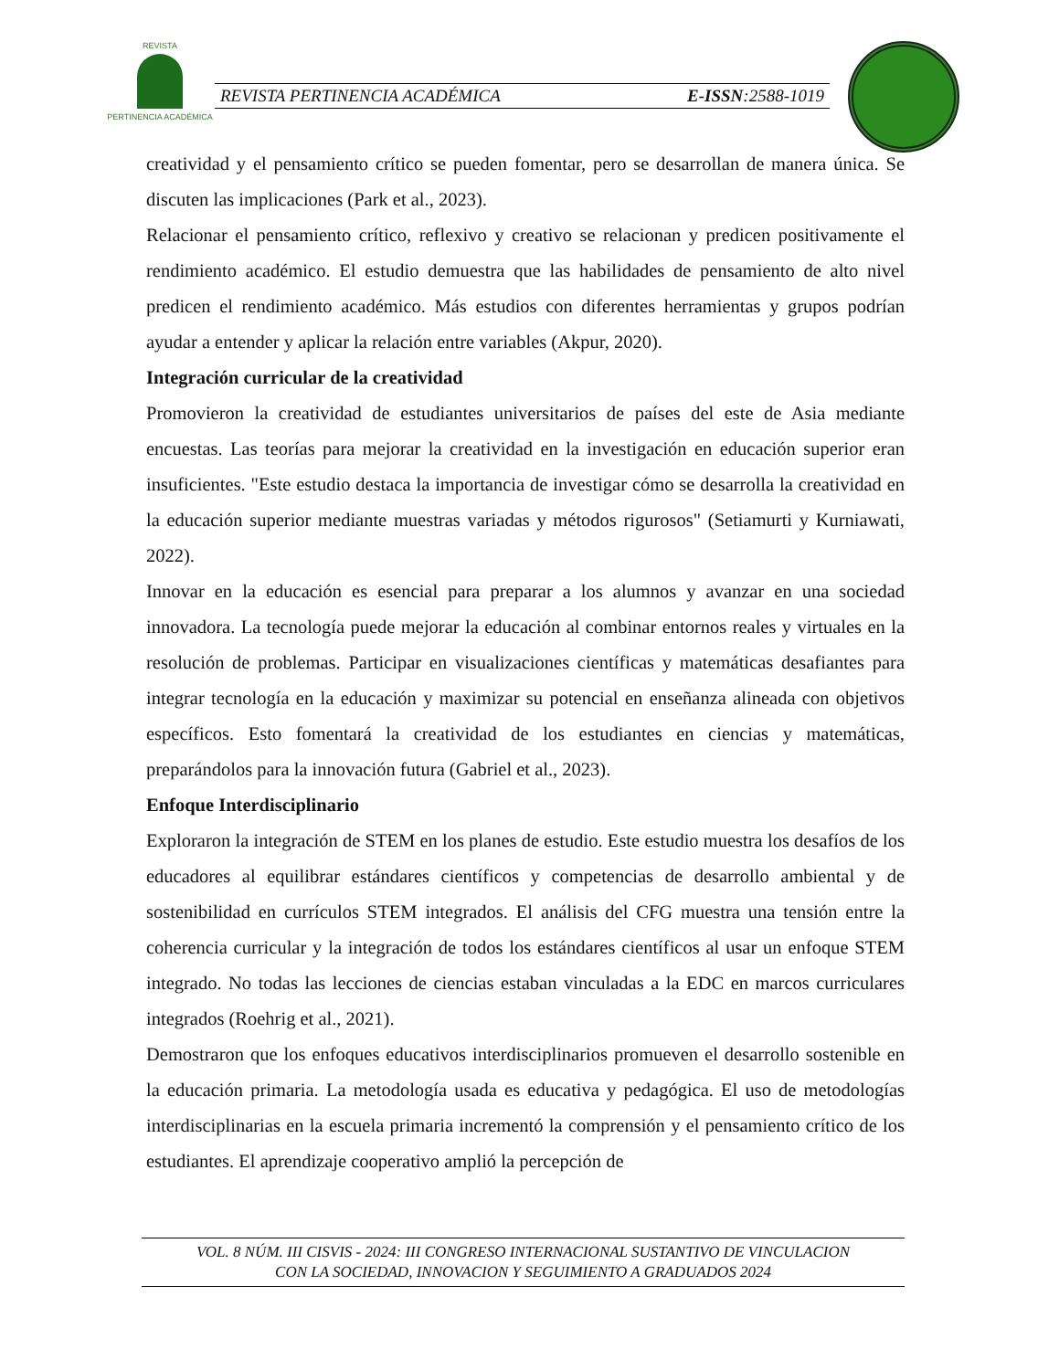REVISTA
PERTINENCIA ACADÉMICA
REVISTA PERTINENCIA ACADÉMICA E-ISSN:2588-1019
creatividad y el pensamiento crítico se pueden fomentar, pero se desarrollan de manera única. Se discuten las implicaciones (Park et al., 2023).
Relacionar el pensamiento crítico, reflexivo y creativo se relacionan y predicen positivamente el rendimiento académico. El estudio demuestra que las habilidades de pensamiento de alto nivel predicen el rendimiento académico. Más estudios con diferentes herramientas y grupos podrían ayudar a entender y aplicar la relación entre variables (Akpur, 2020).
Integración curricular de la creatividad
Promovieron la creatividad de estudiantes universitarios de países del este de Asia mediante encuestas. Las teorías para mejorar la creatividad en la investigación en educación superior eran insuficientes. "Este estudio destaca la importancia de investigar cómo se desarrolla la creatividad en la educación superior mediante muestras variadas y métodos rigurosos" (Setiamurti y Kurniawati, 2022).
Innovar en la educación es esencial para preparar a los alumnos y avanzar en una sociedad innovadora. La tecnología puede mejorar la educación al combinar entornos reales y virtuales en la resolución de problemas. Participar en visualizaciones científicas y matemáticas desafiantes para integrar tecnología en la educación y maximizar su potencial en enseñanza alineada con objetivos específicos. Esto fomentará la creatividad de los estudiantes en ciencias y matemáticas, preparándolos para la innovación futura (Gabriel et al., 2023).
Enfoque Interdisciplinario
Exploraron la integración de STEM en los planes de estudio. Este estudio muestra los desafíos de los educadores al equilibrar estándares científicos y competencias de desarrollo ambiental y de sostenibilidad en currículos STEM integrados. El análisis del CFG muestra una tensión entre la coherencia curricular y la integración de todos los estándares científicos al usar un enfoque STEM integrado. No todas las lecciones de ciencias estaban vinculadas a la EDC en marcos curriculares integrados (Roehrig et al., 2021).
Demostraron que los enfoques educativos interdisciplinarios promueven el desarrollo sostenible en la educación primaria. La metodología usada es educativa y pedagógica. El uso de metodologías interdisciplinarias en la escuela primaria incrementó la comprensión y el pensamiento crítico de los estudiantes. El aprendizaje cooperativo amplió la percepción de
VOL. 8 NÚM. III CISVIS - 2024: III CONGRESO INTERNACIONAL SUSTANTIVO DE VINCULACION
CON LA SOCIEDAD, INNOVACION Y SEGUIMIENTO A GRADUADOS 2024